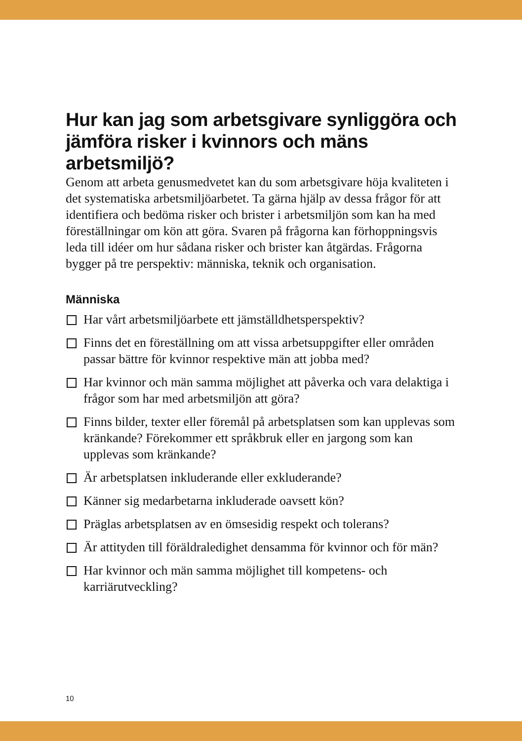Hur kan jag som arbetsgivare synliggöra och jämföra risker i kvinnors och mäns arbetsmiljö?
Genom att arbeta genusmedvetet kan du som arbetsgivare höja kvaliteten i det systematiska arbetsmiljöarbetet. Ta gärna hjälp av dessa frågor för att identifiera och bedöma risker och brister i arbetsmiljön som kan ha med föreställningar om kön att göra. Svaren på frågorna kan förhoppningsvis leda till idéer om hur sådana risker och brister kan åtgärdas. Frågorna bygger på tre perspektiv: människa, teknik och organisation.
Människa
Har vårt arbetsmiljöarbete ett jämställdhetsperspektiv?
Finns det en föreställning om att vissa arbetsuppgifter eller områden passar bättre för kvinnor respektive män att jobba med?
Har kvinnor och män samma möjlighet att påverka och vara delaktiga i frågor som har med arbetsmiljön att göra?
Finns bilder, texter eller föremål på arbetsplatsen som kan upplevas som kränkande? Förekommer ett språkbruk eller en jargong som kan upplevas som kränkande?
Är arbetsplatsen inkluderande eller exkluderande?
Känner sig medarbetarna inkluderade oavsett kön?
Präglas arbetsplatsen av en ömsesidig respekt och tolerans?
Är attityden till föräldraledighet densamma för kvinnor och för män?
Har kvinnor och män samma möjlighet till kompetens- och karriärutveckling?
10